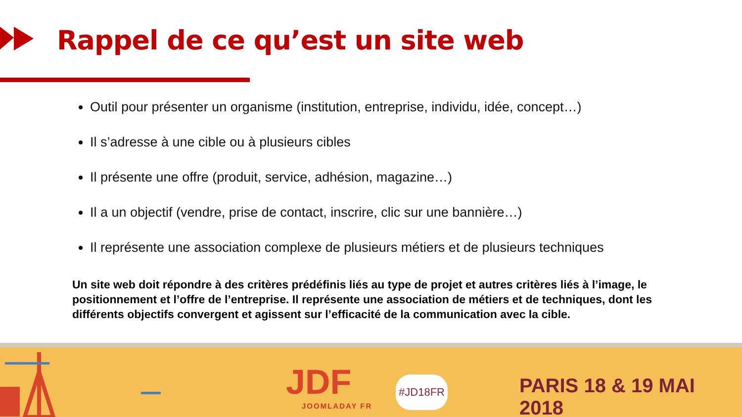Rappel de ce qu’est un site web
Outil pour présenter un organisme (institution, entreprise, individu, idée, concept…)
Il s’adresse à une cible ou à plusieurs cibles
Il présente une offre (produit, service, adhésion, magazine…)
Il a un objectif (vendre, prise de contact, inscrire, clic sur une bannière…)
Il représente une association complexe de plusieurs métiers et de plusieurs techniques
Un site web doit répondre à des critères prédéfinis liés au type de projet et autres critères liés à l’image, le positionnement et l’offre de l’entreprise. Il représente une association de métiers et de techniques, dont les différents objectifs convergent et agissent sur l’efficacité de la communication avec la cible.
JDF
JOOMLADAY FR
#JD18FR PARIS 18 & 19 MAI 2018